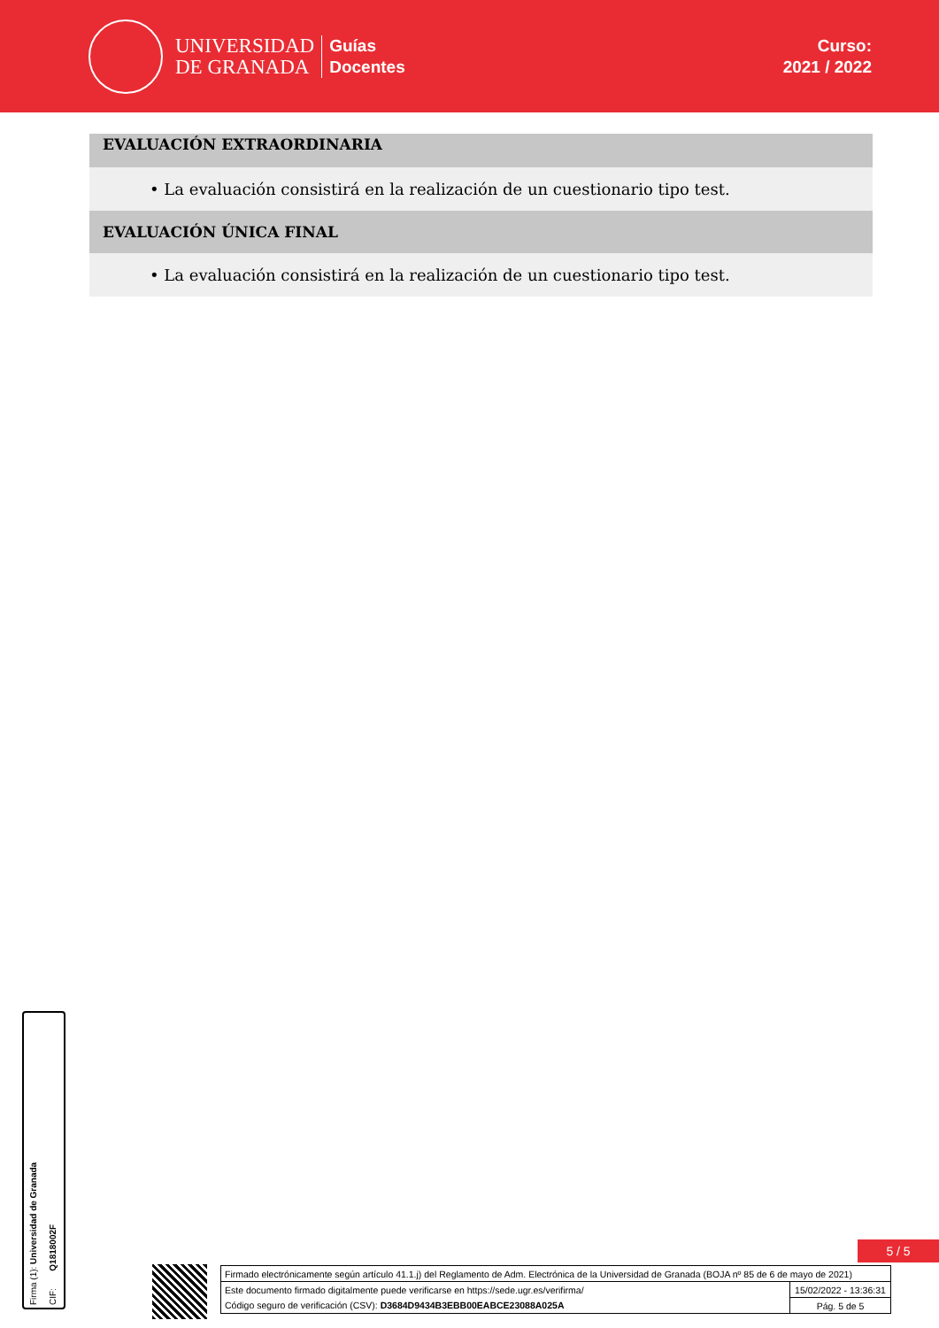UNIVERSIDAD
DE GRANADA
Guías
Docentes
Curso:
2021 / 2022
EVALUACIÓN EXTRAORDINARIA
• La evaluación consistirá en la realización de un cuestionario tipo test.
EVALUACIÓN ÚNICA FINAL
• La evaluación consistirá en la realización de un cuestionario tipo test.
Firma (1): Universidad de Granada CIF: Q1818002F
5 / 5
| Firmado electrónicamente según artículo 41.1.j) del Reglamento de Adm. Electrónica de la Universidad de Granada (BOJA nº 85 de 6 de mayo de 2021) | |
| Este documento firmado digitalmente puede verificarse en https://sede.ugr.es/verifirma/ | 15/02/2022 - 13:36:31 |
| Código seguro de verificación (CSV): D3684D9434B3EBB00EABCE23088A025A | Pág. 5 de 5 |